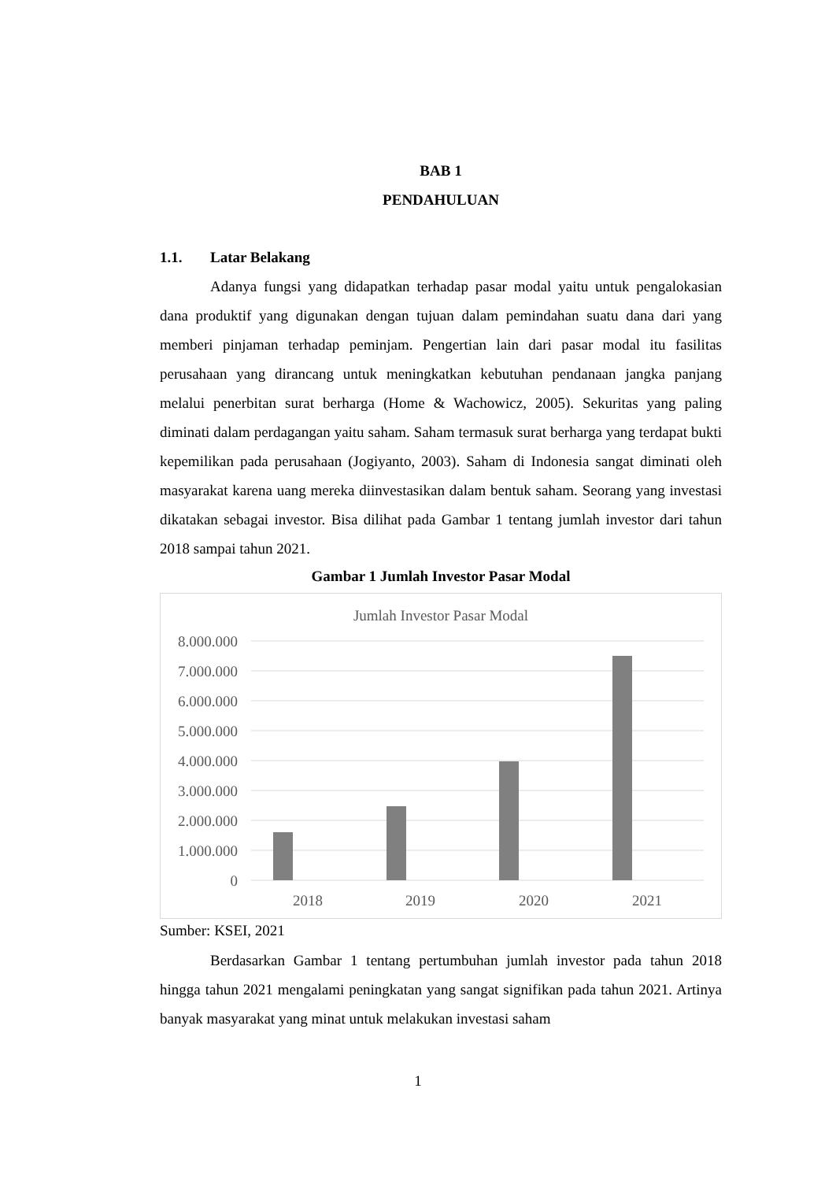BAB 1
PENDAHULUAN
1.1. Latar Belakang
Adanya fungsi yang didapatkan terhadap pasar modal yaitu untuk pengalokasian dana produktif yang digunakan dengan tujuan dalam pemindahan suatu dana dari yang memberi pinjaman terhadap peminjam. Pengertian lain dari pasar modal itu fasilitas perusahaan yang dirancang untuk meningkatkan kebutuhan pendanaan jangka panjang melalui penerbitan surat berharga (Home & Wachowicz, 2005). Sekuritas yang paling diminati dalam perdagangan yaitu saham. Saham termasuk surat berharga yang terdapat bukti kepemilikan pada perusahaan (Jogiyanto, 2003). Saham di Indonesia sangat diminati oleh masyarakat karena uang mereka diinvestasikan dalam bentuk saham. Seorang yang investasi dikatakan sebagai investor. Bisa dilihat pada Gambar 1 tentang jumlah investor dari tahun 2018 sampai tahun 2021.
Gambar 1 Jumlah Investor Pasar Modal
Jumlah Investor Pasar Modal
8.000.000
7.000.000
6.000.000
5.000.000
4.000.000
3.000.000
2.000.000
1.000.000
0
2018
2019
2020
2021
Sumber: KSEI, 2021
Berdasarkan Gambar 1 tentang pertumbuhan jumlah investor pada tahun 2018 hingga tahun 2021 mengalami peningkatan yang sangat signifikan pada tahun 2021. Artinya banyak masyarakat yang minat untuk melakukan investasi saham
1